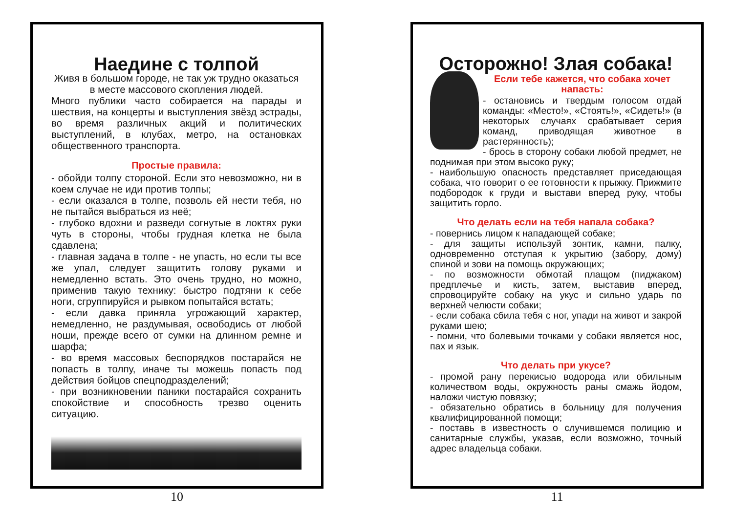Наедине с толпой
Живя в большом городе, не так уж трудно оказаться в месте массового скопления людей.
Много публики часто собирается на парады и шествия, на концерты и выступления звёзд эстрады, во время различных акций и политических выступлений, в клубах, метро, на остановках общественного транспорта.
Простые правила:
- обойди толпу стороной. Если это невозможно, ни в коем случае не иди против толпы;
- если оказался в толпе, позволь ей нести тебя, но не пытайся выбраться из неё;
- глубоко вдохни и разведи согнутые в локтях руки чуть в стороны, чтобы грудная клетка не была сдавлена;
- главная задача в толпе - не упасть, но если ты все же упал, следует защитить голову руками и немедленно встать. Это очень трудно, но можно, применив такую технику: быстро подтяни к себе ноги, сгруппируйся и рывком попытайся встать;
- если давка приняла угрожающий характер, немедленно, не раздумывая, освободись от любой ноши, прежде всего от сумки на длинном ремне и шарфа;
- во время массовых беспорядков постарайся не попасть в толпу, иначе ты можешь попасть под действия бойцов спецподразделений;
- при возникновении паники постарайся сохранить спокойствие и способность трезво оценить ситуацию.
10
Осторожно! Злая собака!
Если тебе кажется, что собака хочет напасть:
- остановись и твердым голосом отдай команды: «Место!», «Стоять!», «Сидеть!» (в некоторых случаях срабатывает серия команд, приводящая животное в растерянность);
- брось в сторону собаки любой предмет, не поднимая при этом высоко руку;
- наибольшую опасность представляет приседающая собака, что говорит о ее готовности к прыжку. Прижмите подбородок к груди и выстави вперед руку, чтобы защитить горло.
Что делать если на тебя напала собака?
- повернись лицом к нападающей собаке;
- для защиты используй зонтик, камни, палку, одновременно отступая к укрытию (забору, дому) спиной и зови на помощь окружающих;
- по возможности обмотай плащом (пиджаком) предплечье и кисть, затем, выставив вперед, спровоцируйте собаку на укус и сильно ударь по верхней челюсти собаки;
- если собака сбила тебя с ног, упади на живот и закрой руками шею;
- помни, что болевыми точками у собаки является нос, пах и язык.
Что делать при укусе?
- промой рану перекисью водорода или обильным количеством воды, окружность раны смажь йодом, наложи чистую повязку;
- обязательно обратись в больницу для получения квалифицированной помощи;
- поставь в известность о случившемся полицию и санитарные службы, указав, если возможно, точный адрес владельца собаки.
11